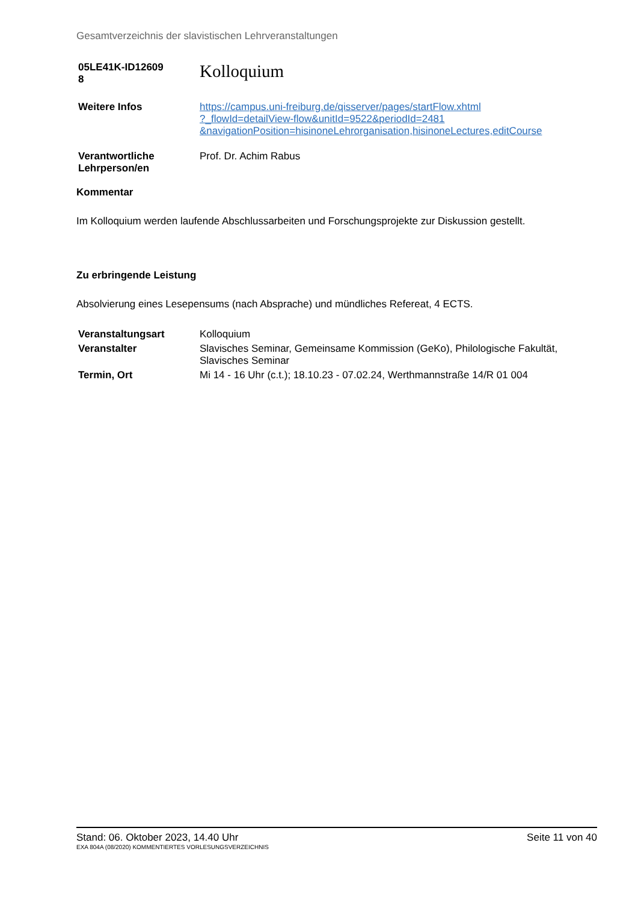Gesamtverzeichnis der slavistischen Lehrveranstaltungen
| 05LE41K-ID12609 8 | Kolloquium |
| Weitere Infos | https://campus.uni-freiburg.de/qisserver/pages/startFlow.xhtml ?_flowId=detailView-flow&unitId=9522&periodId=2481 &navigationPosition=hisinoneLehrorganisation,hisinoneLectures,editCourse |
| Verantwortliche Lehrperson/en | Prof. Dr. Achim Rabus |
Kommentar
Im Kolloquium werden laufende Abschlussarbeiten und Forschungsprojekte zur Diskussion gestellt.
Zu erbringende Leistung
Absolvierung eines Lesepensums (nach Absprache) und mündliches Refereat, 4 ECTS.
| Veranstaltungsart | Kolloquium |
| Veranstalter | Slavisches Seminar, Gemeinsame Kommission (GeKo), Philologische Fakultät, Slavisches Seminar |
| Termin, Ort | Mi 14 - 16 Uhr (c.t.); 18.10.23 - 07.02.24, Werthmannstraße 14/R 01 004 |
Stand: 06. Oktober 2023, 14.40 Uhr Seite 11 von 40
EXA 804A (08/2020) KOMMENTIERTES VORLESUNGSVERZEICHNIS